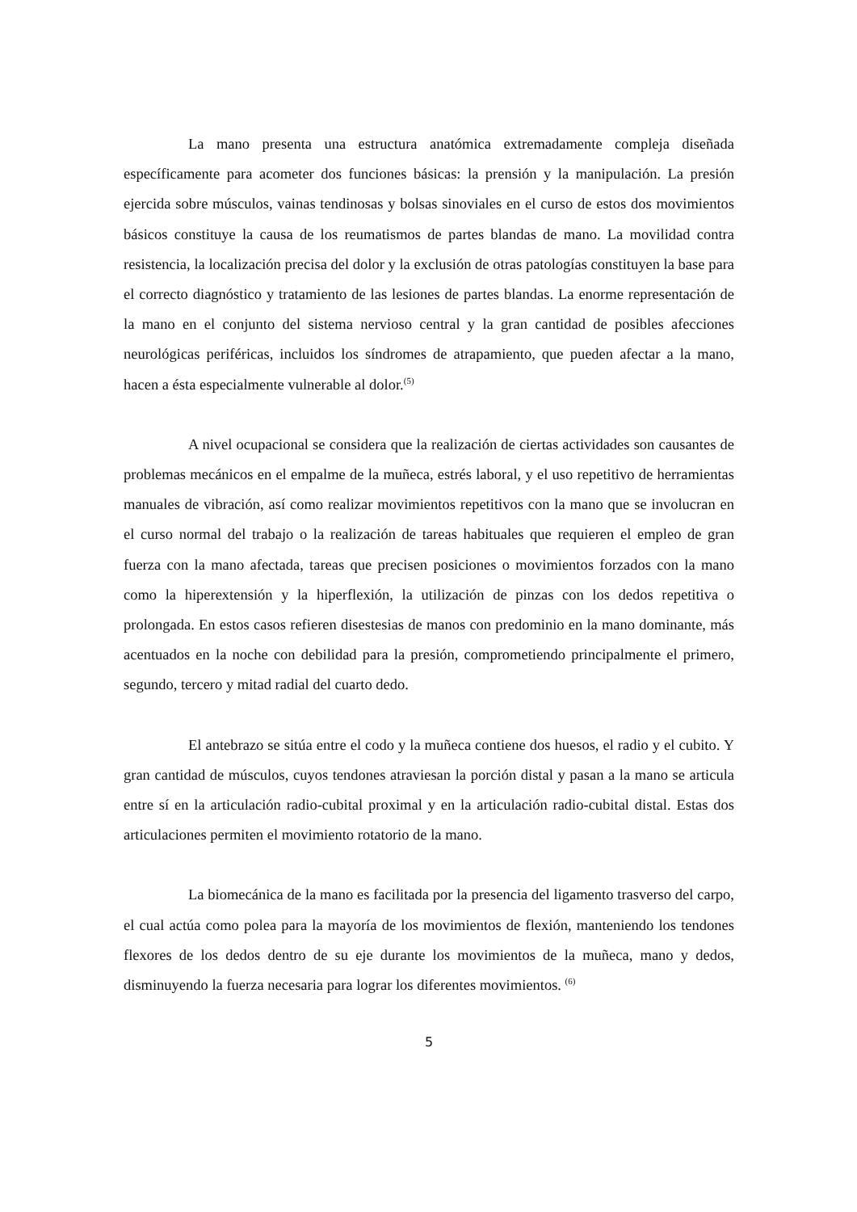La mano presenta una estructura anatómica extremadamente compleja diseñada específicamente para acometer dos funciones básicas: la prensión y la manipulación. La presión ejercida sobre músculos, vainas tendinosas y bolsas sinoviales en el curso de estos dos movimientos básicos constituye la causa de los reumatismos de partes blandas de mano. La movilidad contra resistencia, la localización precisa del dolor y la exclusión de otras patologías constituyen la base para el correcto diagnóstico y tratamiento de las lesiones de partes blandas. La enorme representación de la mano en el conjunto del sistema nervioso central y la gran cantidad de posibles afecciones neurológicas periféricas, incluidos los síndromes de atrapamiento, que pueden afectar a la mano, hacen a ésta especialmente vulnerable al dolor.<sup>(5)</sup>
A nivel ocupacional se considera que la realización de ciertas actividades son causantes de problemas mecánicos en el empalme de la muñeca, estrés laboral, y el uso repetitivo de herramientas manuales de vibración, así como realizar movimientos repetitivos con la mano que se involucran en el curso normal del trabajo o la realización de tareas habituales que requieren el empleo de gran fuerza con la mano afectada, tareas que precisen posiciones o movimientos forzados con la mano como la hiperextensión y la hiperflexión, la utilización de pinzas con los dedos repetitiva o prolongada. En estos casos refieren disestesias de manos con predominio en la mano dominante, más acentuados en la noche con debilidad para la presión, comprometiendo principalmente el primero, segundo, tercero y mitad radial del cuarto dedo.
El antebrazo se sitúa entre el codo y la muñeca contiene dos huesos, el radio y el cubito. Y gran cantidad de músculos, cuyos tendones atraviesan la porción distal y pasan a la mano se articula entre sí en la articulación radio-cubital proximal y en la articulación radio-cubital distal. Estas dos articulaciones permiten el movimiento rotatorio de la mano.
La biomecánica de la mano es facilitada por la presencia del ligamento trasverso del carpo, el cual actúa como polea para la mayoría de los movimientos de flexión, manteniendo los tendones flexores de los dedos dentro de su eje durante los movimientos de la muñeca, mano y dedos, disminuyendo la fuerza necesaria para lograr los diferentes movimientos. <sup>(6)</sup>
5